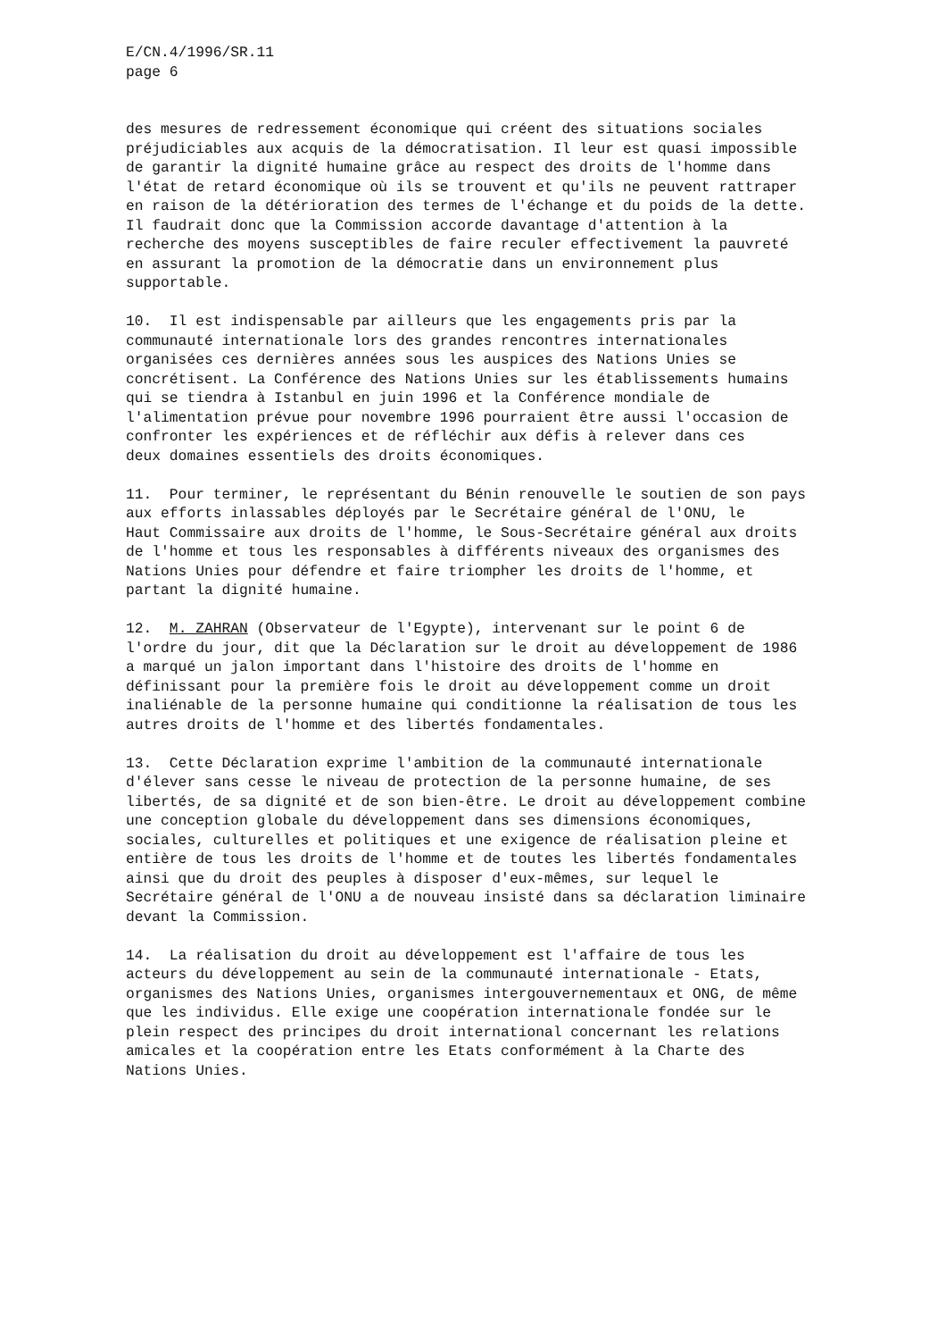E/CN.4/1996/SR.11 page 6
des mesures de redressement économique qui créent des situations sociales préjudiciables aux acquis de la démocratisation. Il leur est quasi impossible de garantir la dignité humaine grâce au respect des droits de l'homme dans l'état de retard économique où ils se trouvent et qu'ils ne peuvent rattraper en raison de la détérioration des termes de l'échange et du poids de la dette. Il faudrait donc que la Commission accorde davantage d'attention à la recherche des moyens susceptibles de faire reculer effectivement la pauvreté en assurant la promotion de la démocratie dans un environnement plus supportable.
10. Il est indispensable par ailleurs que les engagements pris par la communauté internationale lors des grandes rencontres internationales organisées ces dernières années sous les auspices des Nations Unies se concrétisent. La Conférence des Nations Unies sur les établissements humains qui se tiendra à Istanbul en juin 1996 et la Conférence mondiale de l'alimentation prévue pour novembre 1996 pourraient être aussi l'occasion de confronter les expériences et de réfléchir aux défis à relever dans ces deux domaines essentiels des droits économiques.
11. Pour terminer, le représentant du Bénin renouvelle le soutien de son pays aux efforts inlassables déployés par le Secrétaire général de l'ONU, le Haut Commissaire aux droits de l'homme, le Sous-Secrétaire général aux droits de l'homme et tous les responsables à différents niveaux des organismes des Nations Unies pour défendre et faire triompher les droits de l'homme, et partant la dignité humaine.
12. M. ZAHRAN (Observateur de l'Egypte), intervenant sur le point 6 de l'ordre du jour, dit que la Déclaration sur le droit au développement de 1986 a marqué un jalon important dans l'histoire des droits de l'homme en définissant pour la première fois le droit au développement comme un droit inaliénable de la personne humaine qui conditionne la réalisation de tous les autres droits de l'homme et des libertés fondamentales.
13. Cette Déclaration exprime l'ambition de la communauté internationale d'élever sans cesse le niveau de protection de la personne humaine, de ses libertés, de sa dignité et de son bien-être. Le droit au développement combine une conception globale du développement dans ses dimensions économiques, sociales, culturelles et politiques et une exigence de réalisation pleine et entière de tous les droits de l'homme et de toutes les libertés fondamentales ainsi que du droit des peuples à disposer d'eux-mêmes, sur lequel le Secrétaire général de l'ONU a de nouveau insisté dans sa déclaration liminaire devant la Commission.
14. La réalisation du droit au développement est l'affaire de tous les acteurs du développement au sein de la communauté internationale - Etats, organismes des Nations Unies, organismes intergouvernementaux et ONG, de même que les individus. Elle exige une coopération internationale fondée sur le plein respect des principes du droit international concernant les relations amicales et la coopération entre les Etats conformément à la Charte des Nations Unies.